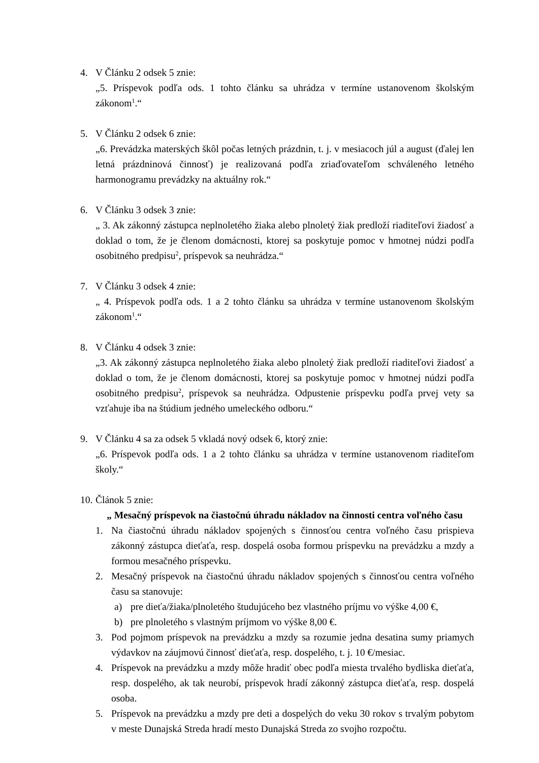4. V Článku 2 odsek 5 znie:
„5. Príspevok podľa ods. 1 tohto článku sa uhrádza v termíne ustanovenom školským zákonom<sup>1</sup>.“
5. V Článku 2 odsek 6 znie:
„6. Prevádzka materských škôl počas letných prázdnin, t. j. v mesiacoch júl a august (ďalej len letná prázdninová činnosť) je realizovaná podľa zriaďovateľom schváleného letného harmonogramu prevádzky na aktuálny rok.“
6. V Článku 3 odsek 3 znie:
„ 3. Ak zákonný zástupca neplnoletého žiaka alebo plnoletý žiak predloží riaditeľovi žiadosť a doklad o tom, že je členom domácnosti, ktorej sa poskytuje pomoc v hmotnej núdzi podľa osobitného predpisu<sup>2</sup>, príspevok sa neuhrádza.“
7. V Článku 3 odsek 4 znie:
„ 4. Príspevok podľa ods. 1 a 2 tohto článku sa uhrádza v termíne ustanovenom školským zákonom<sup>1</sup>.“
8. V Článku 4 odsek 3 znie:
„3. Ak zákonný zástupca neplnoletého žiaka alebo plnoletý žiak predloží riaditeľovi žiadosť a doklad o tom, že je členom domácnosti, ktorej sa poskytuje pomoc v hmotnej núdzi podľa osobitného predpisu<sup>2</sup>, príspevok sa neuhrádza. Odpustenie príspevku podľa prvej vety sa vzťahuje iba na štúdium jedného umeleckého odboru.“
9. V Článku 4 sa za odsek 5 vkladá nový odsek 6, ktorý znie:
„6. Príspevok podľa ods. 1 a 2 tohto článku sa uhrádza v termíne ustanovenom riaditeľom školy.“
10.
Článok 5 znie:
„ Mesačný príspevok na čiastočnú úhradu nákladov na činnosti centra voľného času
1. Na čiastočnú úhradu nákladov spojených s činnosťou centra voľného času prispieva zákonný zástupca dieťaťa, resp. dospelá osoba formou príspevku na prevádzku a mzdy a formou mesačného príspevku.
2. Mesačný príspevok na čiastočnú úhradu nákladov spojených s činnosťou centra voľného času sa stanovuje:
a) pre dieťa/žiaka/plnoletého študujúceho bez vlastného príjmu vo výške 4,00 €,
b) pre plnoletého s vlastným príjmom vo výške 8,00 €.
3. Pod pojmom príspevok na prevádzku a mzdy sa rozumie jedna desatina sumy priamych výdavkov na záujmovú činnosť dieťaťa, resp. dospelého, t. j. 10 €/mesiac.
4. Príspevok na prevádzku a mzdy môže hradiť obec podľa miesta trvalého bydliska dieťaťa, resp. dospelého, ak tak neurobí, príspevok hradí zákonný zástupca dieťaťa, resp. dospelá osoba.
5. Príspevok na prevádzku a mzdy pre deti a dospelých do veku 30 rokov s trvalým pobytom v meste Dunajská Streda hradí mesto Dunajská Streda zo svojho rozpočtu.